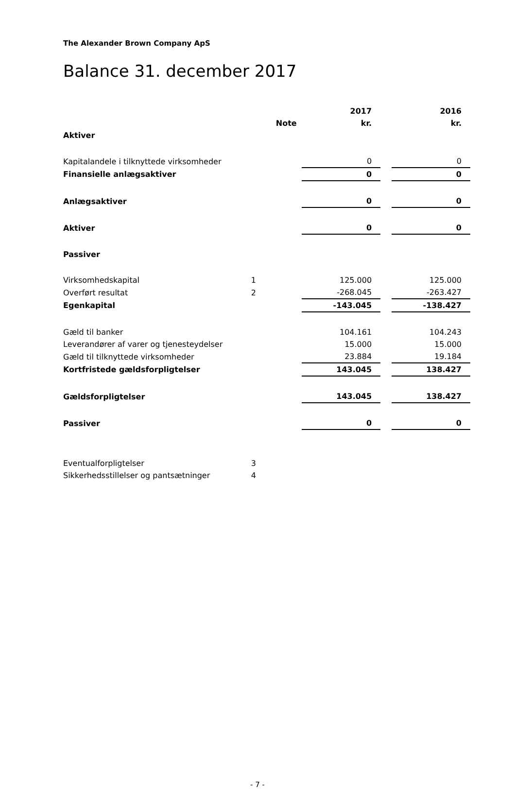The Alexander Brown Company ApS
Balance 31. december 2017
| | | 2017 | | 2016 |
| --- | --- | --- | --- | --- |
| | Note | kr. | | kr. |
| Aktiver | | | | |
| Kapitalandele i tilknyttede virksomheder | | 0 | | 0 |
| Finansielle anlægsaktiver | | 0 | | 0 |
| Anlægsaktiver | | 0 | | 0 |
| Aktiver | | 0 | | 0 |
| Passiver | | | | |
| Virksomhedskapital | 1 | 125.000 | | 125.000 |
| Overført resultat | 2 | -268.045 | | -263.427 |
| Egenkapital | | -143.045 | | -138.427 |
| Gæld til banker | | 104.161 | | 104.243 |
| Leverandører af varer og tjenesteydelser | | 15.000 | | 15.000 |
| Gæld til tilknyttede virksomheder | | 23.884 | | 19.184 |
| Kortfristede gældsforpligtelser | | 143.045 | | 138.427 |
| Gældsforpligtelser | | 143.045 | | 138.427 |
| Passiver | | 0 | | 0 |
| Eventualforpligtelser | 3 | | | |
| Sikkerhedsstillelser og pantsætninger | 4 | | | |
- 7 -